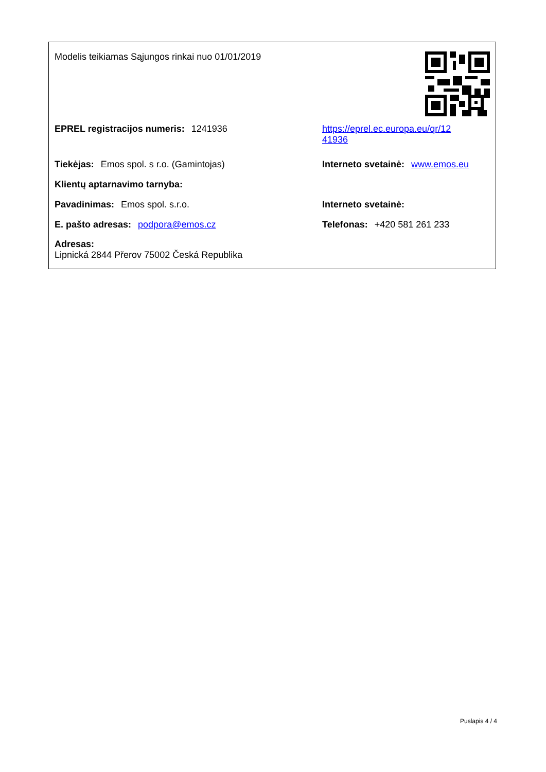Modelis teikiamas Sąjungos rinkai nuo 01/01/2019
EPREL registracijos numeris: 1241936 https://eprel.ec.europa.eu/qr/12
41936
Tiekėjas: Emos spol. s r.o. (Gamintojas)
Interneto svetainė: www.emos.eu
Klientų aptarnavimo tarnyba:
Pavadinimas: Emos spol. s.r.o. Interneto svetainė:
E. pašto adresas: podpora@emos.cz Telefonas: +420 581 261 233
Adresas:
Lipnická 2844 Přerov 75002 Česká Republika
Puslapis 4 / 4